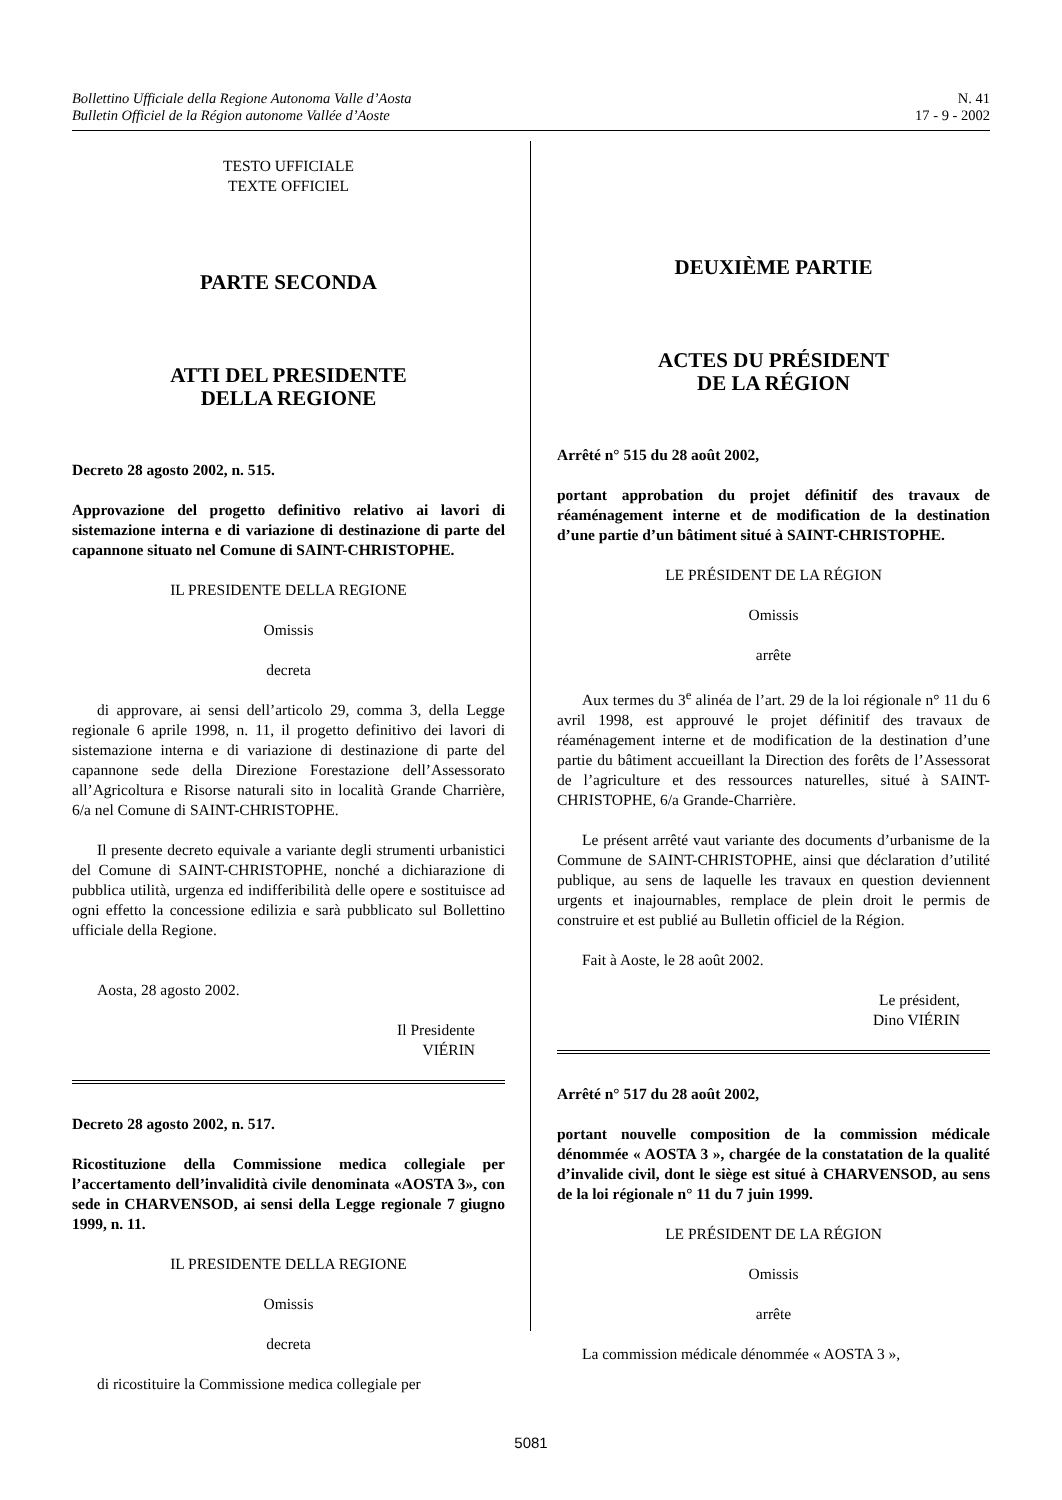Bollettino Ufficiale della Regione Autonoma Valle d’Aosta
Bulletin Officiel de la Région autonome Vallée d’Aoste
N. 41
17 - 9 - 2002
TESTO UFFICIALE
TEXTE OFFICIEL
PARTE SECONDA
ATTI DEL PRESIDENTE
DELLA REGIONE
Decreto 28 agosto 2002, n. 515.
Approvazione del progetto definitivo relativo ai lavori di sistemazione interna e di variazione di destinazione di parte del capannone situato nel Comune di SAINT-CHRISTOPHE.
IL PRESIDENTE DELLA REGIONE
Omissis
decreta
di approvare, ai sensi dell’articolo 29, comma 3, della Legge regionale 6 aprile 1998, n. 11, il progetto definitivo dei lavori di sistemazione interna e di variazione di destinazione di parte del capannone sede della Direzione Forestazione dell’Assessorato all’Agricoltura e Risorse naturali sito in località Grande Charrière, 6/a nel Comune di SAINT-CHRISTOPHE.
Il presente decreto equivale a variante degli strumenti urbanistici del Comune di SAINT-CHRISTOPHE, nonché a dichiarazione di pubblica utilità, urgenza ed indifferibilità delle opere e sostituisce ad ogni effetto la concessione edilizia e sarà pubblicato sul Bollettino ufficiale della Regione.
Aosta, 28 agosto 2002.
Il Presidente
VIÉRIN
Decreto 28 agosto 2002, n. 517.
Ricostituzione della Commissione medica collegiale per l’accertamento dell’invalidità civile denominata «AOSTA 3», con sede in CHARVENSOD, ai sensi della Legge regionale 7 giugno 1999, n. 11.
IL PRESIDENTE DELLA REGIONE
Omissis
decreta
di ricostituire la Commissione medica collegiale per
DEUXIÈME PARTIE
ACTES DU PRÉSIDENT
DE LA RÉGION
Arrêté n° 515 du 28 août 2002,
portant approbation du projet définitif des travaux de réaménagement interne et de modification de la destination d’une partie d’un bâtiment situé à SAINT-CHRISTOPHE.
LE PRÉSIDENT DE LA RÉGION
Omissis
arrête
Aux termes du 3<sup>e</sup> alinéa de l’art. 29 de la loi régionale n° 11 du 6 avril 1998, est approuvé le projet définitif des travaux de réaménagement interne et de modification de la destination d’une partie du bâtiment accueillant la Direction des forêts de l’Assessorat de l’agriculture et des ressources naturelles, situé à SAINT-CHRISTOPHE, 6/a Grande-Charrière.
Le présent arrêté vaut variante des documents d’urbanisme de la Commune de SAINT-CHRISTOPHE, ainsi que déclaration d’utilité publique, au sens de laquelle les travaux en question deviennent urgents et inajournables, remplace de plein droit le permis de construire et est publié au Bulletin officiel de la Région.
Fait à Aoste, le 28 août 2002.
Le président,
Dino VIÉRIN
Arrêté n° 517 du 28 août 2002,
portant nouvelle composition de la commission médicale dénommée « AOSTA 3 », chargée de la constatation de la qualité d’invalide civil, dont le siège est situé à CHARVENSOD, au sens de la loi régionale n° 11 du 7 juin 1999.
LE PRÉSIDENT DE LA RÉGION
Omissis
arrête
La commission médicale dénommée « AOSTA 3 »,
5081